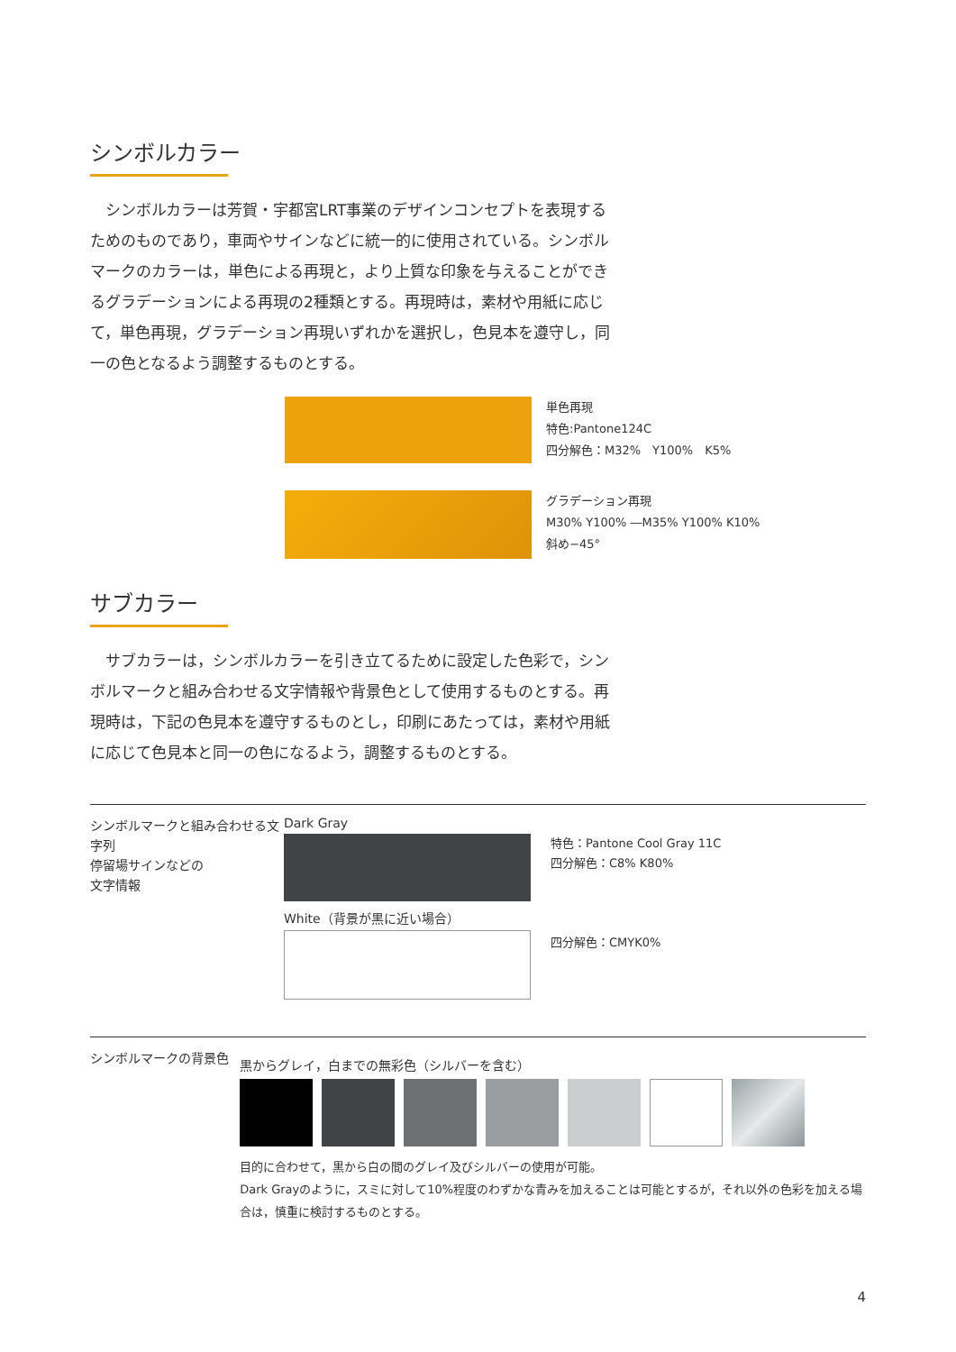シンボルカラー
　シンボルカラーは芳賀・宇都宮LRT事業のデザインコンセプトを表現するためのものであり，車両やサインなどに統一的に使用されている。シンボルマークのカラーは，単色による再現と，より上質な印象を与えることができるグラデーションによる再現の2種類とする。再現時は，素材や用紙に応じて，単色再現，グラデーション再現いずれかを選択し，色見本を遵守し，同一の色となるよう調整するものとする。
単色再現
特色:Pantone124C
四分解色：M32%　Y100%　K5%
グラデーション再現
M30% Y100% ―M35% Y100% K10%
斜め−45°
サブカラー
　サブカラーは，シンボルカラーを引き立てるために設定した色彩で，シンボルマークと組み合わせる文字情報や背景色として使用するものとする。再現時は，下記の色見本を遵守するものとし，印刷にあたっては，素材や用紙に応じて色見本と同一の色になるよう，調整するものとする。
シンボルマークと組み合わせる文字列
停留場サインなどの
文字情報
Dark Gray
White（背景が黒に近い場合）
特色：Pantone Cool Gray 11C
四分解色：C8% K80%
四分解色：CMYK0%
シンボルマークの背景色
黒からグレイ，白までの無彩色（シルバーを含む）
目的に合わせて，黒から白の間のグレイ及びシルバーの使用が可能。
Dark Grayのように，スミに対して10%程度のわずかな青みを加えることは可能とするが，それ以外の色彩を加える場合は，慎重に検討するものとする。
4